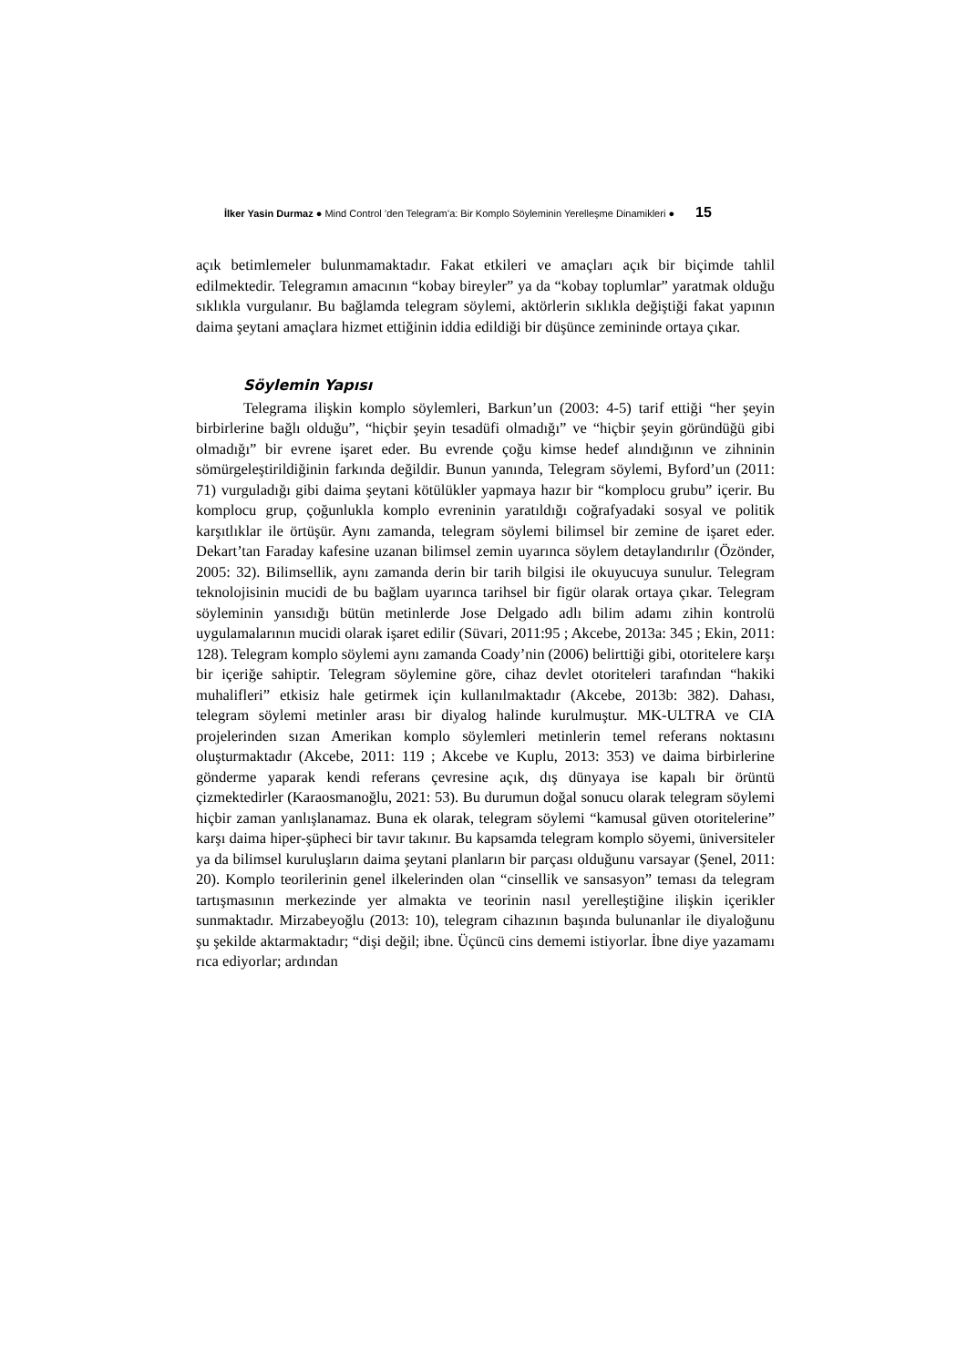İlker Yasin Durmaz ● Mind Control ’den Telegram’a: Bir Komplo Söyleminin Yerelleşme Dinamikleri ● 15
açık betimlemeler bulunmamaktadır. Fakat etkileri ve amaçları açık bir biçimde tahlil edilmektedir. Telegramın amacının “kobay bireyler” ya da “kobay toplumlar” yaratmak olduğu sıklıkla vurgulanır. Bu bağlamda telegram söylemi, aktörlerin sıklıkla değiştiği fakat yapının daima şeytani amaçlara hizmet ettiğinin iddia edildiği bir düşünce zemininde ortaya çıkar.
Söylemin Yapısı
Telegrama ilişkin komplo söylemleri, Barkun’un (2003: 4-5) tarif ettiği “her şeyin birbirlerine bağlı olduğu”, “hiçbir şeyin tesadüfi olmadığı” ve “hiçbir şeyin göründüğü gibi olmadığı” bir evrene işaret eder. Bu evrende çoğu kimse hedef alındığının ve zihninin sömürgeleştirildiğinin farkında değildir. Bunun yanında, Telegram söylemi, Byford’un (2011: 71) vurguladığı gibi daima şeytani kötülükler yapmaya hazır bir “komplocu grubu” içerir. Bu komplocu grup, çoğunlukla komplo evreninin yaratıldığı coğrafyadaki sosyal ve politik karşıtlıklar ile örtüşür. Aynı zamanda, telegram söylemi bilimsel bir zemine de işaret eder. Dekart’tan Faraday kafesine uzanan bilimsel zemin uyarınca söylem detaylandırılır (Özönder, 2005: 32). Bilimsellik, aynı zamanda derin bir tarih bilgisi ile okuyucuya sunulur. Telegram teknolojisinin mucidi de bu bağlam uyarınca tarihsel bir figür olarak ortaya çıkar. Telegram söyleminin yansıdığı bütün metinlerde Jose Delgado adlı bilim adamı zihin kontrolü uygulamalarının mucidi olarak işaret edilir (Süvari, 2011:95 ; Akcebe, 2013a: 345 ; Ekin, 2011: 128). Telegram komplo söylemi aynı zamanda Coady’nin (2006) belirttiği gibi, otoritelere karşı bir içeriğe sahiptir. Telegram söylemine göre, cihaz devlet otoriteleri tarafından “hakiki muhalifleri” etkisiz hale getirmek için kullanılmaktadır (Akcebe, 2013b: 382). Dahası, telegram söylemi metinler arası bir diyalog halinde kurulmuştur. MK-ULTRA ve CIA projelerinden sızan Amerikan komplo söylemleri metinlerin temel referans noktasını oluşturmaktadır (Akcebe, 2011: 119 ; Akcebe ve Kuplu, 2013: 353) ve daima birbirlerine gönderme yaparak kendi referans çevresine açık, dış dünyaya ise kapalı bir örüntü çizmektedirler (Karaosmanoğlu, 2021: 53). Bu durumun doğal sonucu olarak telegram söylemi hiçbir zaman yanlışlanamaz. Buna ek olarak, telegram söylemi “kamusal güven otoritelerine” karşı daima hiper-şüpheci bir tavır takınır. Bu kapsamda telegram komplo söyemi, üniversiteler ya da bilimsel kuruluşların daima şeytani planların bir parçası olduğunu varsayar (Şenel, 2011: 20). Komplo teorilerinin genel ilkelerinden olan “cinsellik ve sansasyon” teması da telegram tartışmasının merkezinde yer almakta ve teorinin nasıl yerelleştiğine ilişkin içerikler sunmaktadır. Mirzabeyoğlu (2013: 10), telegram cihazının başında bulunanlar ile diyaloğunu şu şekilde aktarmaktadır; “dişi değil; ibne. Üçüncü cins dememi istiyorlar. İbne diye yazamamı rıca ediyorlar; ardından